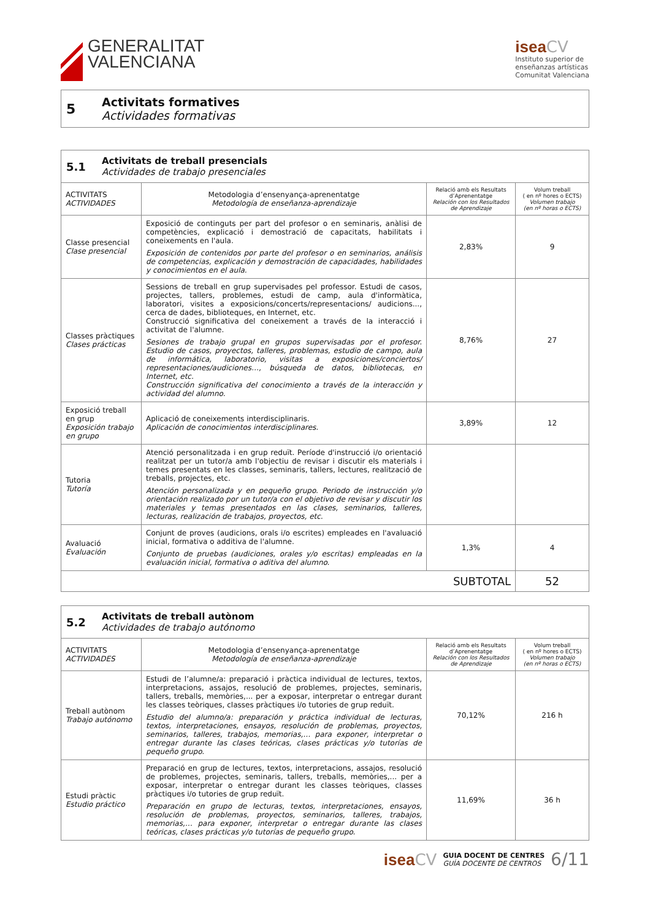GENERALITAT
VALENCIANA
isea CV
Instituto superior de
enseñanzas artísticas
Comunitat Valenciana
5
Activitats formatives
Actividades formativas
5.1
Activitats de treball presencials
Actividades de trabajo presenciales
| ACTIVITATS ACTIVIDADES | Metodologia d’ensenyança-aprenentatge Metodología de enseñanza-aprendizaje | Relació amb els Resultats d’Aprenentatge Relación con los Resultados de Aprendizaje | Volum treball ( en nº hores o ECTS) Volumen trabajo (en nº horas o ECTS) |
| --- | --- | --- | --- |
| Classe presencial Clase presencial | Exposició de continguts per part del profesor o en seminaris, anàlisi de competències, explicació i demostració de capacitats, habilitats i coneixements en l'aula. Exposición de contenidos por parte del profesor o en seminarios, análisis de competencias, explicación y demostración de capacidades, habilidades y conocimientos en el aula. | 2,83% | 9 |
| Classes pràctiques Clases prácticas | Sessions de treball en grup supervisades pel professor. Estudi de casos, projectes, tallers, problemes, estudi de camp, aula d'informàtica, laboratori, visites a exposicions/concerts/representacions/ audicions..., cerca de dades, biblioteques, en Internet, etc. Construcció significativa del coneixement a través de la interacció i activitat de l'alumne. Sesiones de trabajo grupal en grupos supervisadas por el profesor. Estudio de casos, proyectos, talleres, problemas, estudio de campo, aula de informática, laboratorio, visitas a exposiciones/conciertos/ representaciones/audiciones…, búsqueda de datos, bibliotecas, en Internet, etc. Construcción significativa del conocimiento a través de la interacción y actividad del alumno. | 8,76% | 27 |
| Exposició treball en grup Exposición trabajo en grupo | Aplicació de coneixements interdisciplinaris. Aplicación de conocimientos interdisciplinares. | 3,89% | 12 |
| Tutoria Tutoría | Atenció personalitzada i en grup reduït. Període d'instrucció i/o orientació realitzat per un tutor/a amb l'objectiu de revisar i discutir els materials i temes presentats en les classes, seminaris, tallers, lectures, realització de treballs, projectes, etc. Atención personalizada y en pequeño grupo. Periodo de instrucción y/o orientación realizado por un tutor/a con el objetivo de revisar y discutir los materiales y temas presentados en las clases, seminarios, talleres, lecturas, realización de trabajos, proyectos, etc. | | |
| Avaluació Evaluación | Conjunt de proves (audicions, orals i/o escrites) empleades en l'avaluació inicial, formativa o additiva de l'alumne. Conjunto de pruebas (audiciones, orales y/o escritas) empleadas en la evaluación inicial, formativa o aditiva del alumno. | 1,3% | 4 |
| SUBTOTAL | | | 52 |
5.2
Activitats de treball autònom
Actividades de trabajo autónomo
| ACTIVITATS ACTIVIDADES | Metodologia d’ensenyança-aprenentatge Metodología de enseñanza-aprendizaje | Relació amb els Resultats d’Aprenentatge Relación con los Resultados de Aprendizaje | Volum treball ( en nº hores o ECTS) Volumen trabajo (en nº horas o ECTS) |
| --- | --- | --- | --- |
| Treball autònom Trabajo autónomo | Estudi de l’alumne/a: preparació i pràctica individual de lectures, textos, interpretacions, assajos, resolució de problemes, projectes, seminaris, tallers, treballs, memòries,... per a exposar, interpretar o entregar durant les classes teòriques, classes pràctiques i/o tutories de grup reduït. Estudio del alumno/a: preparación y práctica individual de lecturas, textos, interpretaciones, ensayos, resolución de problemas, proyectos, seminarios, talleres, trabajos, memorias,… para exponer, interpretar o entregar durante las clases teóricas, clases prácticas y/o tutorías de pequeño grupo. | 70,12% | 216 h |
| Estudi pràctic Estudio práctico | Preparació en grup de lectures, textos, interpretacions, assajos, resolució de problemes, projectes, seminaris, tallers, treballs, memòries,... per a exposar, interpretar o entregar durant les classes teòriques, classes pràctiques i/o tutories de grup reduït. Preparación en grupo de lecturas, textos, interpretaciones, ensayos, resolución de problemas, proyectos, seminarios, talleres, trabajos, memorias,… para exponer, interpretar o entregar durante las clases teóricas, clases prácticas y/o tutorías de pequeño grupo. | 11,69% | 36 h |
isea CV
GUIA DOCENT DE CENTRES
GUÍA DOCENTE DE CENTROS
6/11